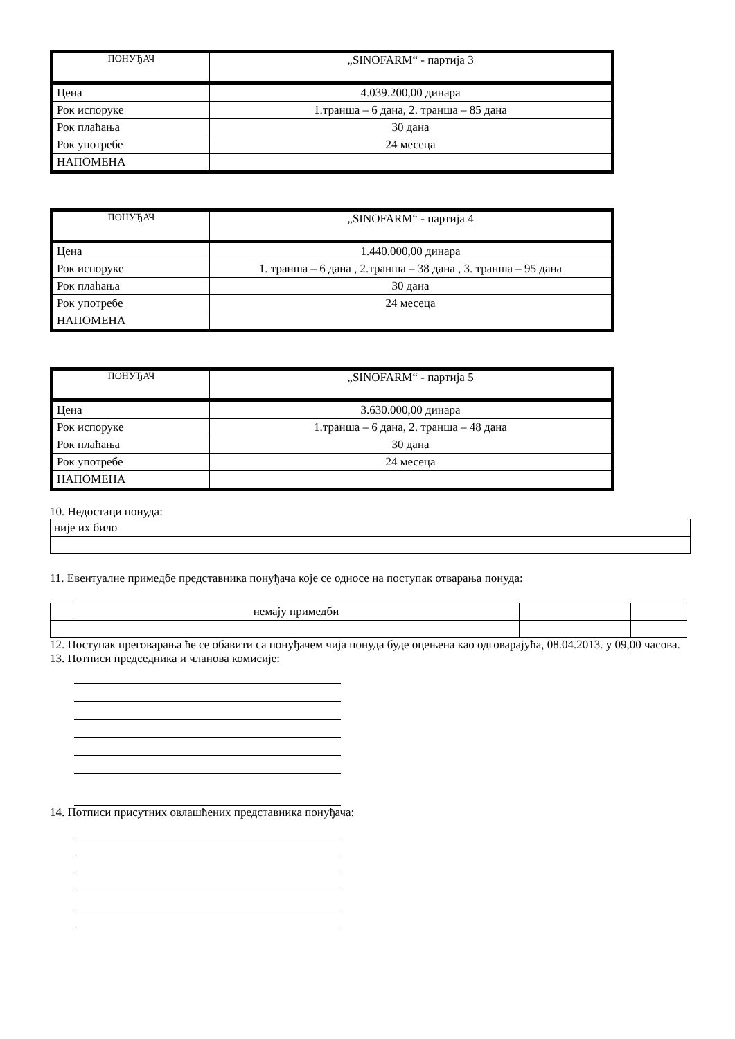| ПОНУЂАЧ | „SINOFARM“ - партија 3 |
| Цена | 4.039.200,00 динара |
| Рок испоруке | 1.транша – 6 дана, 2. транша – 85 дана |
| Рок плаћања | 30 дана |
| Рок употребе | 24 месеца |
| НАПОМЕНА | |
| ПОНУЂАЧ | „SINOFARM“ - партија 4 |
| Цена | 1.440.000,00 динара |
| Рок испоруке | 1. транша – 6 дана , 2.транша – 38 дана , 3. транша – 95 дана |
| Рок плаћања | 30 дана |
| Рок употребе | 24 месеца |
| НАПОМЕНА | |
| ПОНУЂАЧ | „SINOFARM“ - партија 5 |
| Цена | 3.630.000,00 динара |
| Рок испоруке | 1.транша – 6 дана, 2. транша – 48 дана |
| Рок плаћања | 30 дана |
| Рок употребе | 24 месеца |
| НАПОМЕНА | |
10. Недостаци понуда:
| није их било |
11. Евентуалне примедбе представника понуђача које се односе на поступак отварања понуда:
| | немају примедби | | |
12. Поступак преговарања ће се обавити са понуђачем чија понуда буде оцењена као одговарајућа, 08.04.2013. у 09,00 часова.
13. Потписи председника и чланова комисије:
14. Потписи присутних овлашћених представника понуђача: